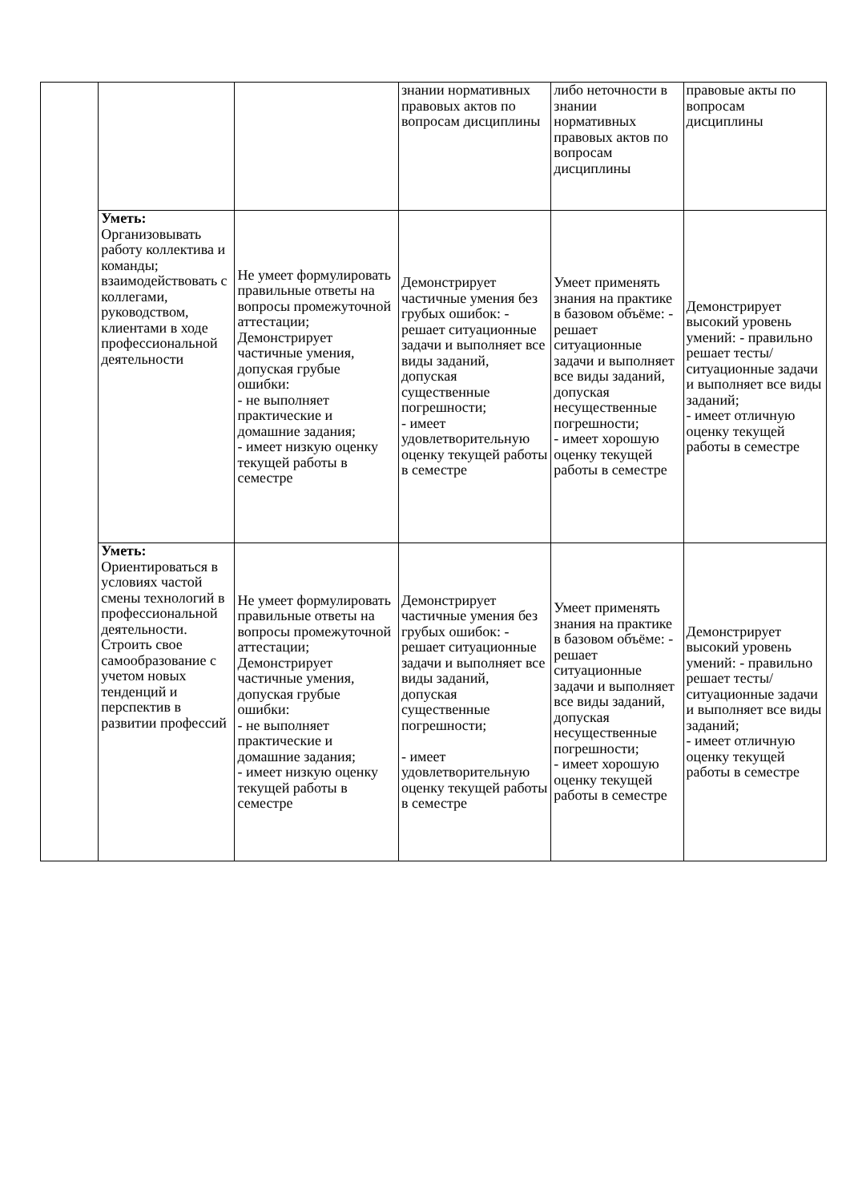| | | | знании нормативных правовых актов по вопросам дисциплины | либо неточности в знании нормативных правовых актов по вопросам дисциплины | правовые акты по вопросам дисциплины |
| | Уметь: Организовывать работу коллектива и команды; взаимодействовать с коллегами, руководством, клиентами в ходе профессиональной деятельности | Не умеет формулировать правильные ответы на вопросы промежуточной аттестации; Демонстрирует частичные умения, допуская грубые ошибки: - не выполняет практические и домашние задания; - имеет низкую оценку текущей работы в семестре | Демонстрирует частичные умения без грубых ошибок: - решает ситуационные задачи и выполняет все виды заданий, допуская существенные погрешности; - имеет удовлетворительную оценку текущей работы в семестре | Умеет применять знания на практике в базовом объёме: - решает ситуационные задачи и выполняет все виды заданий, допуская несущественные погрешности; - имеет хорошую оценку текущей работы в семестре | Демонстрирует высокий уровень умений: - правильно решает тесты/ситуационные задачи и выполняет все виды заданий; - имеет отличную оценку текущей работы в семестре |
| | Уметь: Ориентироваться в условиях частой смены технологий в профессиональной деятельности. Строить свое самообразование с учетом новых тенденций и перспектив в развитии профессий | Не умеет формулировать правильные ответы на вопросы промежуточной аттестации; Демонстрирует частичные умения, допуская грубые ошибки: - не выполняет практические и домашние задания; - имеет низкую оценку текущей работы в семестре | Демонстрирует частичные умения без грубых ошибок: - решает ситуационные задачи и выполняет все виды заданий, допуская существенные погрешности; - имеет удовлетворительную оценку текущей работы в семестре | Умеет применять знания на практике в базовом объёме: - решает ситуационные задачи и выполняет все виды заданий, допуская несущественные погрешности; - имеет хорошую оценку текущей работы в семестре | Демонстрирует высокий уровень умений: - правильно решает тесты/ситуационные задачи и выполняет все виды заданий; - имеет отличную оценку текущей работы в семестре |